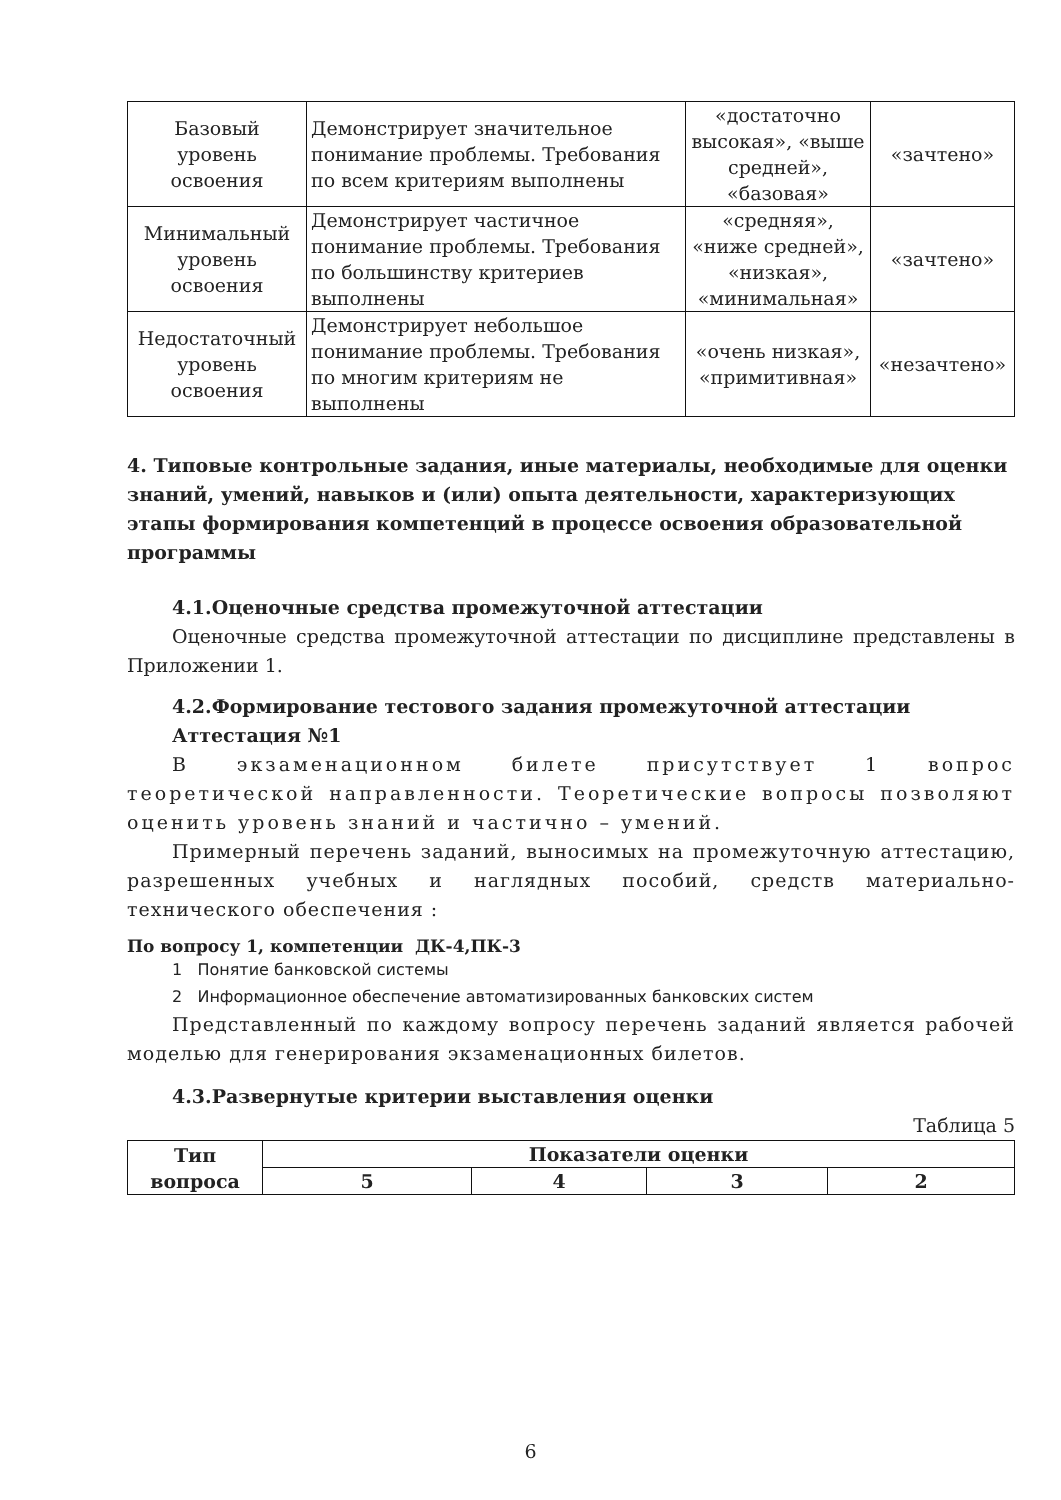| Базовый уровень освоения | Демонстрирует значительное понимание проблемы. Требования по всем критериям выполнены | «достаточно высокая», «выше средней», «базовая» | «зачтено» |
| Минимальный уровень освоения | Демонстрирует частичное понимание проблемы. Требования по большинству критериев выполнены | «средняя», «ниже средней», «низкая», «минимальная» | «зачтено» |
| Недостаточный уровень освоения | Демонстрирует небольшое понимание проблемы. Требования по многим критериям не выполнены | «очень низкая», «примитивная» | «незачтено» |
4. Типовые контрольные задания, иные материалы, необходимые для оценки знаний, умений, навыков и (или) опыта деятельности, характеризующих этапы формирования компетенций в процессе освоения образовательной программы
4.1.Оценочные средства промежуточной аттестации
Оценочные средства промежуточной аттестации по дисциплине представлены в Приложении 1.
4.2.Формирование тестового задания промежуточной аттестации
Аттестация №1
В экзаменационном билете присутствует 1 вопрос теоретической направленности. Теоретические вопросы позволяют оценить уровень знаний и частично – умений.
Примерный перечень заданий, выносимых на промежуточную аттестацию, разрешенных учебных и наглядных пособий, средств материально-технического обеспечения :
По вопросу 1, компетенции ДК-4,ПК-3
1 Понятие банковской системы
2 Информационное обеспечение автоматизированных банковских систем
Представленный по каждому вопросу перечень заданий является рабочей моделью для генерирования экзаменационных билетов.
4.3.Развернутые критерии выставления оценки
Таблица 5
| Тип вопроса | Показатели оценки | | | |
| --- | --- | --- | --- | --- |
| | 5 | 4 | 3 | 2 |
6